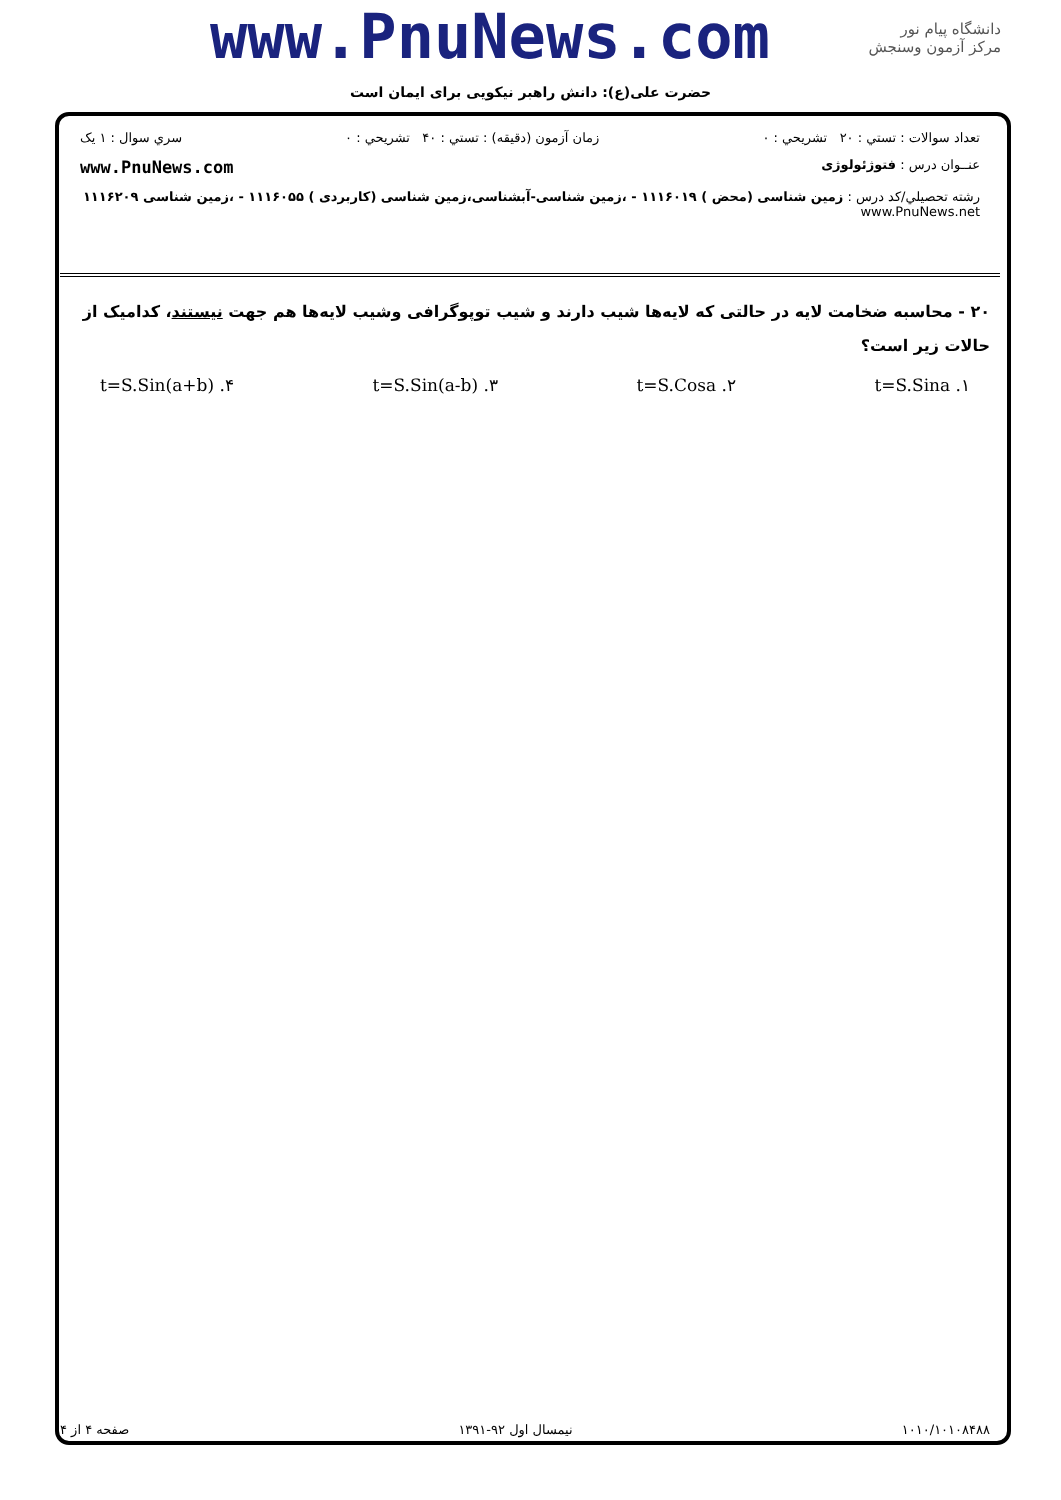www.PnuNews.com
دانشگاه پیام نور
مرکز آزمون وسنجش
حضرت علی(ع): دانش راهبر نیکویی برای ایمان است
تعداد سوالات : تستي : ۲۰ تشريحي : ۰ زمان آزمون (دقيقه) : تستي : ۴۰ تشريحي : ۰ سري سوال : ۱ يک
عنــوان درس : فتوژئولوژی www.PnuNews.com
رشته تحصيلي/کد درس : زمین شناسی (محض ) ۱۱۱۶۰۱۹ - ،زمین شناسی-آبشناسی،زمین شناسی (کاربردی ) ۱۱۱۶۰۵۵ - ،زمین شناسی ۱۱۱۶۲۰۹ www.PnuNews.net
۲۰ - محاسبه ضخامت لایه در حالتی که لایه‌ها شیب دارند و شیب توپوگرافی وشیب لایه‌ها هم جهت نیستند، کدامیک از حالات زیر است؟
۱. t=S.Sina ۲. t=S.Cosa ۳. t=S.Sin(a-b) ۴. t=S.Sin(a+b)
۱۰۱۰/۱۰۱۰۸۴۸۸ نیمسال اول ۹۲-۱۳۹۱ صفحه ۴ از ۴